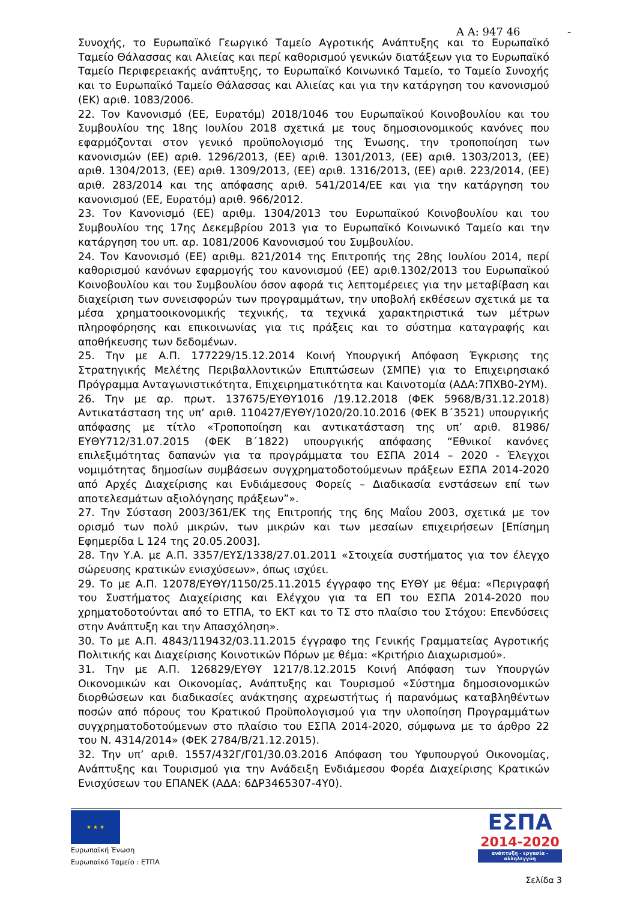Α Α: 947 46 -
Συνοχής, το Ευρωπαϊκό Γεωργικό Ταμείο Αγροτικής Ανάπτυξης και το Ευρωπαϊκό Ταμείο Θάλασσας και Αλιείας και περί καθορισμού γενικών διατάξεων για το Ευρωπαϊκό Ταμείο Περιφερειακής ανάπτυξης, το Ευρωπαϊκό Κοινωνικό Ταμείο, το Ταμείο Συνοχής και το Ευρωπαϊκό Ταμείο Θάλασσας και Αλιείας και για την κατάργηση του κανονισμού (ΕΚ) αριθ. 1083/2006.
22. Τον Κανονισμό (ΕΕ, Ευρατόμ) 2018/1046 του Ευρωπαϊκού Κοινοβουλίου και του Συμβουλίου της 18ης Ιουλίου 2018 σχετικά με τους δημοσιονομικούς κανόνες που εφαρμόζονται στον γενικό προϋπολογισμό της Ένωσης, την τροποποίηση των κανονισμών (ΕΕ) αριθ. 1296/2013, (ΕΕ) αριθ. 1301/2013, (ΕΕ) αριθ. 1303/2013, (ΕΕ) αριθ. 1304/2013, (ΕΕ) αριθ. 1309/2013, (ΕΕ) αριθ. 1316/2013, (ΕΕ) αριθ. 223/2014, (ΕΕ) αριθ. 283/2014 και της απόφασης αριθ. 541/2014/ΕΕ και για την κατάργηση του κανονισμού (ΕΕ, Ευρατόμ) αριθ. 966/2012.
23. Τον Κανονισμό (ΕΕ) αριθμ. 1304/2013 του Ευρωπαϊκού Κοινοβουλίου και του Συμβουλίου της 17ης Δεκεμβρίου 2013 για το Ευρωπαϊκό Κοινωνικό Ταμείο και την κατάργηση του υπ. αρ. 1081/2006 Κανονισμού του Συμβουλίου.
24. Τον Κανονισμό (ΕΕ) αριθμ. 821/2014 της Επιτροπής της 28ης Ιουλίου 2014, περί καθορισμού κανόνων εφαρμογής του κανονισμού (ΕΕ) αριθ.1302/2013 του Ευρωπαϊκού Κοινοβουλίου και του Συμβουλίου όσον αφορά τις λεπτομέρειες για την μεταβίβαση και διαχείριση των συνεισφορών των προγραμμάτων, την υποβολή εκθέσεων σχετικά με τα μέσα χρηματοοικονομικής τεχνικής, τα τεχνικά χαρακτηριστικά των μέτρων πληροφόρησης και επικοινωνίας για τις πράξεις και το σύστημα καταγραφής και αποθήκευσης των δεδομένων.
25. Την με Α.Π. 177229/15.12.2014 Κοινή Υπουργική Απόφαση Έγκρισης της Στρατηγικής Μελέτης Περιβαλλοντικών Επιπτώσεων (ΣΜΠΕ) για το Επιχειρησιακό Πρόγραμμα Ανταγωνιστικότητα, Επιχειρηματικότητα και Καινοτομία (ΑΔΑ:7ΠΧΒ0-2ΥΜ).
26. Την με αρ. πρωτ. 137675/ΕΥΘΥ1016 /19.12.2018 (ΦΕΚ 5968/Β/31.12.2018) Αντικατάσταση της υπ’ αριθ. 110427/ΕΥΘΥ/1020/20.10.2016 (ΦΕΚ Β΄3521) υπουργικής απόφασης με τίτλο «Τροποποίηση και αντικατάσταση της υπ’ αριθ. 81986/ΕΥΘΥ712/31.07.2015 (ΦΕΚ Β΄1822) υπουργικής απόφασης “Εθνικοί κανόνες επιλεξιμότητας δαπανών για τα προγράμματα του ΕΣΠΑ 2014 – 2020 - Έλεγχοι νομιμότητας δημοσίων συμβάσεων συγχρηματοδοτούμενων πράξεων ΕΣΠΑ 2014-2020 από Αρχές Διαχείρισης και Ενδιάμεσους Φορείς – Διαδικασία ενστάσεων επί των αποτελεσμάτων αξιολόγησης πράξεων”».
27. Την Σύσταση 2003/361/ΕΚ της Επιτροπής της 6ης Μαΐου 2003, σχετικά με τον ορισμό των πολύ μικρών, των μικρών και των μεσαίων επιχειρήσεων [Επίσημη Εφημερίδα L 124 της 20.05.2003].
28. Την Υ.Α. με Α.Π. 3357/ΕΥΣ/1338/27.01.2011 «Στοιχεία συστήματος για τον έλεγχο σώρευσης κρατικών ενισχύσεων», όπως ισχύει.
29. Το με Α.Π. 12078/ΕΥΘΥ/1150/25.11.2015 έγγραφο της ΕΥΘΥ με θέμα: «Περιγραφή του Συστήματος Διαχείρισης και Ελέγχου για τα ΕΠ του ΕΣΠΑ 2014-2020 που χρηματοδοτούνται από το ΕΤΠΑ, το ΕΚΤ και το ΤΣ στο πλαίσιο του Στόχου: Επενδύσεις στην Ανάπτυξη και την Απασχόληση».
30. Το με Α.Π. 4843/119432/03.11.2015 έγγραφο της Γενικής Γραμματείας Αγροτικής Πολιτικής και Διαχείρισης Κοινοτικών Πόρων με θέμα: «Κριτήριο Διαχωρισμού».
31. Την με Α.Π. 126829/ΕΥΘΥ 1217/8.12.2015 Κοινή Απόφαση των Υπουργών Οικονομικών και Οικονομίας, Ανάπτυξης και Τουρισμού «Σύστημα δημοσιονομικών διορθώσεων και διαδικασίες ανάκτησης αχρεωστήτως ή παρανόμως καταβληθέντων ποσών από πόρους του Κρατικού Προϋπολογισμού για την υλοποίηση Προγραμμάτων συγχρηματοδοτούμενων στο πλαίσιο του ΕΣΠΑ 2014-2020, σύμφωνα με το άρθρο 22 του Ν. 4314/2014» (ΦΕΚ 2784/Β/21.12.2015).
32. Την υπ’ αριθ. 1557/432Γ/Γ01/30.03.2016 Απόφαση του Υφυπουργού Οικονομίας, Ανάπτυξης και Τουρισμού για την Ανάδειξη Ενδιάμεσου Φορέα Διαχείρισης Κρατικών Ενισχύσεων του ΕΠΑΝΕΚ (ΑΔΑ: 6ΔΡ3465307-4Υ0).
★ ★ ★
Ευρωπαϊκή Ένωση
Ευρωπαϊκό Ταμείο : ΕΤΠΑ
ΕΣΠΑ
2014-2020
ανάπτυξη - εργασία - αλληλεγγύη
Σελίδα 3